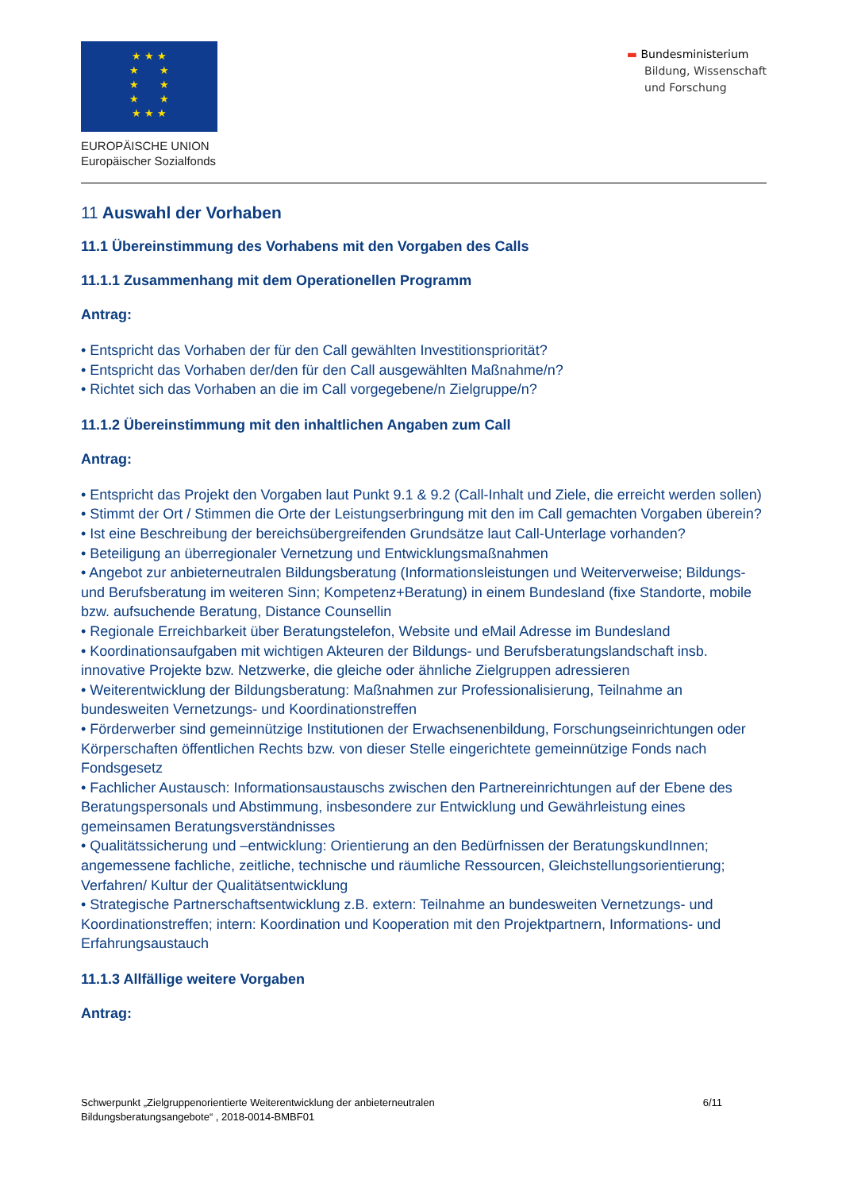★ ★ ★
★ ★
★ ★
★ ★
★ ★ ★
EUROPÄISCHE UNION
Europäischer Sozialfonds
▬ Bundesministerium
Bildung, Wissenschaft
und Forschung
11 Auswahl der Vorhaben
11.1 Übereinstimmung des Vorhabens mit den Vorgaben des Calls
11.1.1 Zusammenhang mit dem Operationellen Programm
Antrag:
• Entspricht das Vorhaben der für den Call gewählten Investitionspriorität?
• Entspricht das Vorhaben der/den für den Call ausgewählten Maßnahme/n?
• Richtet sich das Vorhaben an die im Call vorgegebene/n Zielgruppe/n?
11.1.2 Übereinstimmung mit den inhaltlichen Angaben zum Call
Antrag:
• Entspricht das Projekt den Vorgaben laut Punkt 9.1 & 9.2 (Call-Inhalt und Ziele, die erreicht werden sollen)
• Stimmt der Ort / Stimmen die Orte der Leistungserbringung mit den im Call gemachten Vorgaben überein?
• Ist eine Beschreibung der bereichsübergreifenden Grundsätze laut Call-Unterlage vorhanden?
• Beteiligung an überregionaler Vernetzung und Entwicklungsmaßnahmen
• Angebot zur anbieterneutralen Bildungsberatung (Informationsleistungen und Weiterverweise; Bildungs- und Berufsberatung im weiteren Sinn; Kompetenz+Beratung) in einem Bundesland (fixe Standorte, mobile bzw. aufsuchende Beratung, Distance Counsellin
• Regionale Erreichbarkeit über Beratungstelefon, Website und eMail Adresse im Bundesland
• Koordinationsaufgaben mit wichtigen Akteuren der Bildungs- und Berufsberatungslandschaft insb. innovative Projekte bzw. Netzwerke, die gleiche oder ähnliche Zielgruppen adressieren
• Weiterentwicklung der Bildungsberatung: Maßnahmen zur Professionalisierung, Teilnahme an bundesweiten Vernetzungs- und Koordinationstreffen
• Förderwerber sind gemeinnützige Institutionen der Erwachsenenbildung, Forschungseinrichtungen oder Körperschaften öffentlichen Rechts bzw. von dieser Stelle eingerichtete gemeinnützige Fonds nach Fondsgesetz
• Fachlicher Austausch: Informationsaustauschs zwischen den Partnereinrichtungen auf der Ebene des Beratungspersonals und Abstimmung, insbesondere zur Entwicklung und Gewährleistung eines gemeinsamen Beratungsverständnisses
• Qualitätssicherung und –entwicklung: Orientierung an den Bedürfnissen der BeratungskundInnen; angemessene fachliche, zeitliche, technische und räumliche Ressourcen, Gleichstellungsorientierung; Verfahren/ Kultur der Qualitätsentwicklung
• Strategische Partnerschaftsentwicklung z.B. extern: Teilnahme an bundesweiten Vernetzungs- und Koordinationstreffen; intern: Koordination und Kooperation mit den Projektpartnern, Informations- und Erfahrungsaustauch
11.1.3 Allfällige weitere Vorgaben
Antrag:
Schwerpunkt „Zielgruppenorientierte Weiterentwicklung der anbieterneutralen
Bildungsberatungsangebote“ , 2018-0014-BMBF01
6/11